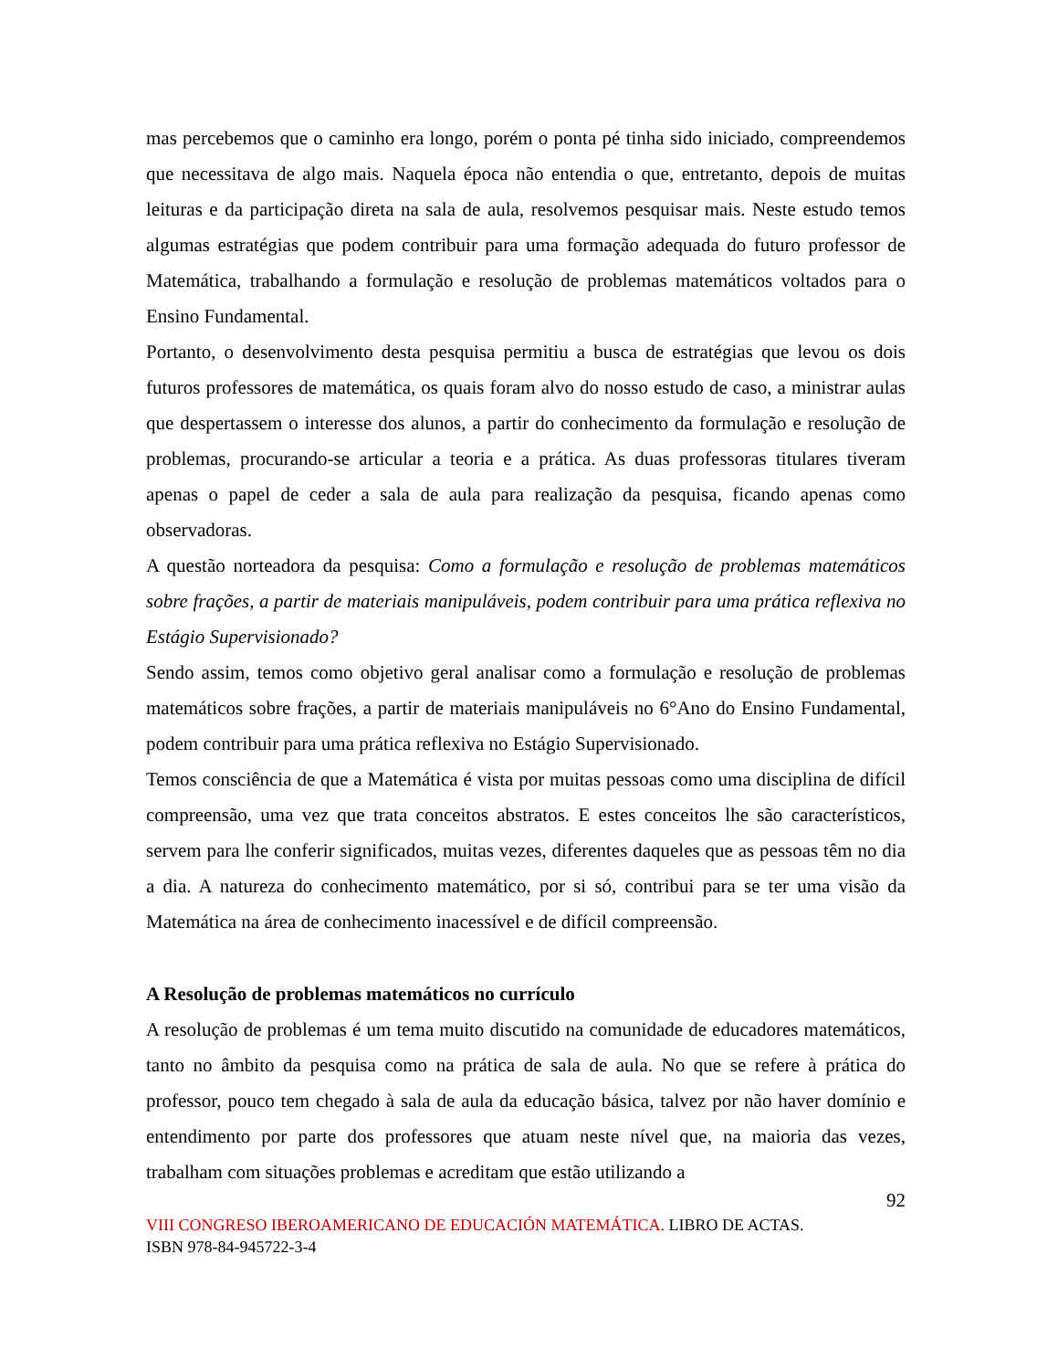mas percebemos que o caminho era longo, porém o ponta pé tinha sido iniciado, compreendemos que necessitava de algo mais. Naquela época não entendia o que, entretanto, depois de muitas leituras e da participação direta na sala de aula, resolvemos pesquisar mais. Neste estudo temos algumas estratégias que podem contribuir para uma formação adequada do futuro professor de Matemática, trabalhando a formulação e resolução de problemas matemáticos voltados para o Ensino Fundamental.
Portanto, o desenvolvimento desta pesquisa permitiu a busca de estratégias que levou os dois futuros professores de matemática, os quais foram alvo do nosso estudo de caso, a ministrar aulas que despertassem o interesse dos alunos, a partir do conhecimento da formulação e resolução de problemas, procurando-se articular a teoria e a prática. As duas professoras titulares tiveram apenas o papel de ceder a sala de aula para realização da pesquisa, ficando apenas como observadoras.
A questão norteadora da pesquisa: Como a formulação e resolução de problemas matemáticos sobre frações, a partir de materiais manipuláveis, podem contribuir para uma prática reflexiva no Estágio Supervisionado?
Sendo assim, temos como objetivo geral analisar como a formulação e resolução de problemas matemáticos sobre frações, a partir de materiais manipuláveis no 6°Ano do Ensino Fundamental, podem contribuir para uma prática reflexiva no Estágio Supervisionado.
Temos consciência de que a Matemática é vista por muitas pessoas como uma disciplina de difícil compreensão, uma vez que trata conceitos abstratos. E estes conceitos lhe são característicos, servem para lhe conferir significados, muitas vezes, diferentes daqueles que as pessoas têm no dia a dia. A natureza do conhecimento matemático, por si só, contribui para se ter uma visão da Matemática na área de conhecimento inacessível e de difícil compreensão.
A Resolução de problemas matemáticos no currículo
A resolução de problemas é um tema muito discutido na comunidade de educadores matemáticos, tanto no âmbito da pesquisa como na prática de sala de aula. No que se refere à prática do professor, pouco tem chegado à sala de aula da educação básica, talvez por não haver domínio e entendimento por parte dos professores que atuam neste nível que, na maioria das vezes, trabalham com situações problemas e acreditam que estão utilizando a
92
VIII CONGRESO IBEROAMERICANO DE EDUCACIÓN MATEMÁTICA. LIBRO DE ACTAS.
ISBN 978-84-945722-3-4